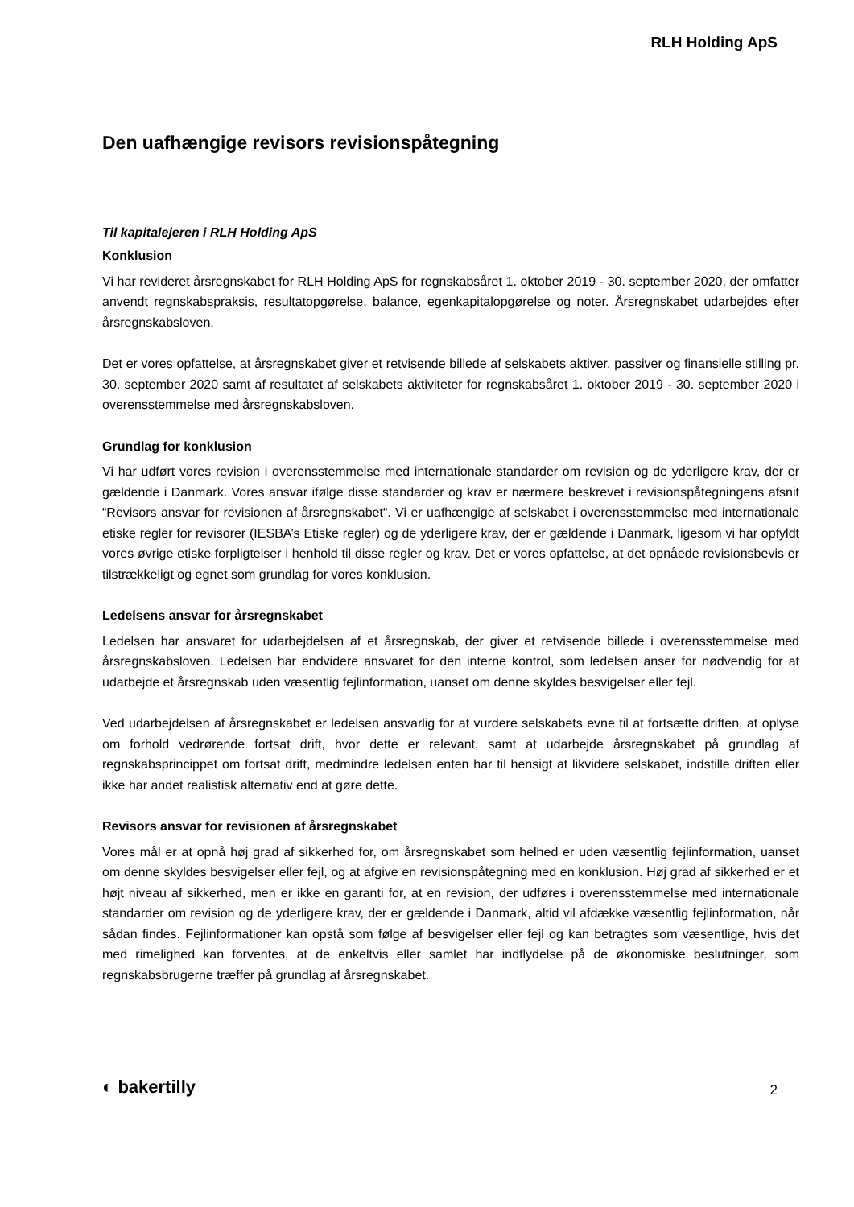RLH Holding ApS
Den uafhængige revisors revisionspåtegning
Til kapitalejeren i RLH Holding ApS
Konklusion
Vi har revideret årsregnskabet for RLH Holding ApS for regnskabsåret 1. oktober 2019 - 30. september 2020, der omfatter anvendt regnskabspraksis, resultatopgørelse, balance, egenkapitalopgørelse og noter. Årsregnskabet udarbejdes efter årsregnskabsloven.
Det er vores opfattelse, at årsregnskabet giver et retvisende billede af selskabets aktiver, passiver og finansielle stilling pr. 30. september 2020 samt af resultatet af selskabets aktiviteter for regnskabsåret 1. oktober 2019 - 30. september 2020 i overensstemmelse med årsregnskabsloven.
Grundlag for konklusion
Vi har udført vores revision i overensstemmelse med internationale standarder om revision og de yderligere krav, der er gældende i Danmark. Vores ansvar ifølge disse standarder og krav er nærmere beskrevet i revisionspåtegningens afsnit “Revisors ansvar for revisionen af årsregnskabet“. Vi er uafhængige af selskabet i overensstemmelse med internationale etiske regler for revisorer (IESBA’s Etiske regler) og de yderligere krav, der er gældende i Danmark, ligesom vi har opfyldt vores øvrige etiske forpligtelser i henhold til disse regler og krav. Det er vores opfattelse, at det opnåede revisionsbevis er tilstrækkeligt og egnet som grundlag for vores konklusion.
Ledelsens ansvar for årsregnskabet
Ledelsen har ansvaret for udarbejdelsen af et årsregnskab, der giver et retvisende billede i overensstemmelse med årsregnskabsloven. Ledelsen har endvidere ansvaret for den interne kontrol, som ledelsen anser for nødvendig for at udarbejde et årsregnskab uden væsentlig fejlinformation, uanset om denne skyldes besvigelser eller fejl.
Ved udarbejdelsen af årsregnskabet er ledelsen ansvarlig for at vurdere selskabets evne til at fortsætte driften, at oplyse om forhold vedrørende fortsat drift, hvor dette er relevant, samt at udarbejde årsregnskabet på grundlag af regnskabsprincippet om fortsat drift, medmindre ledelsen enten har til hensigt at likvidere selskabet, indstille driften eller ikke har andet realistisk alternativ end at gøre dette.
Revisors ansvar for revisionen af årsregnskabet
Vores mål er at opnå høj grad af sikkerhed for, om årsregnskabet som helhed er uden væsentlig fejlinformation, uanset om denne skyldes besvigelser eller fejl, og at afgive en revisionspåtegning med en konklusion. Høj grad af sikkerhed er et højt niveau af sikkerhed, men er ikke en garanti for, at en revision, der udføres i overensstemmelse med internationale standarder om revision og de yderligere krav, der er gældende i Danmark, altid vil afdække væsentlig fejlinformation, når sådan findes. Fejlinformationer kan opstå som følge af besvigelser eller fejl og kan betragtes som væsentlige, hvis det med rimelighed kan forventes, at de enkeltvis eller samlet har indflydelse på de økonomiske beslutninger, som regnskabsbrugerne træffer på grundlag af årsregnskabet.
◐ bakertilly 2